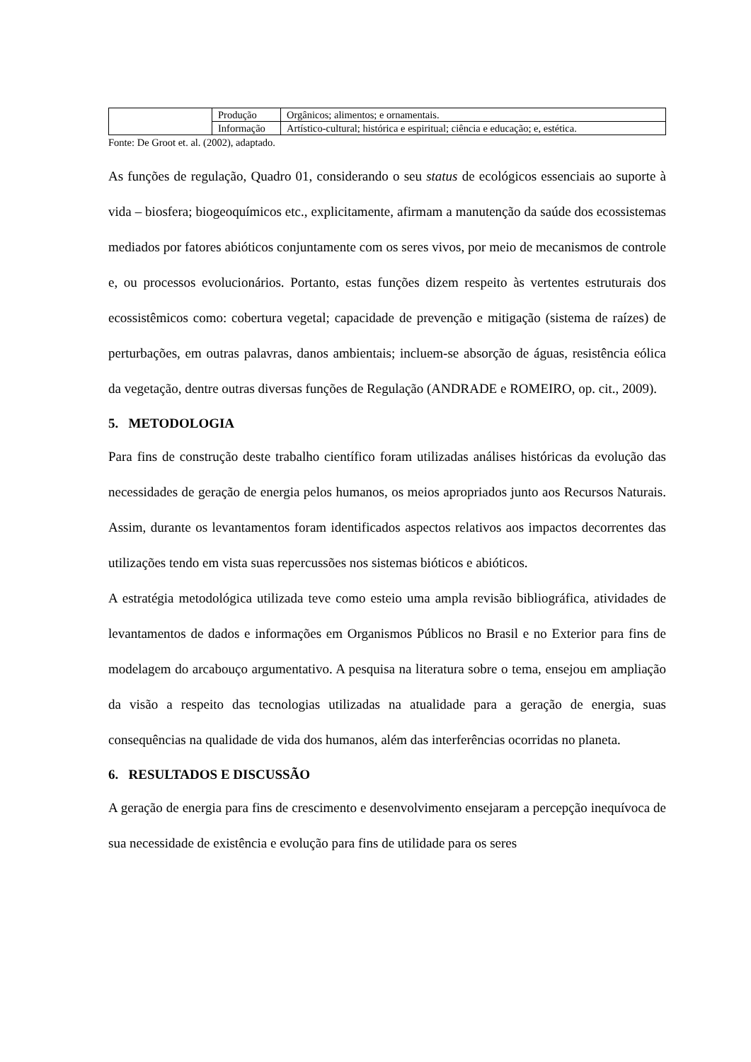| | Produção | Orgânicos; alimentos; e ornamentais. |
| | Informação | Artístico-cultural; histórica e espiritual; ciência e educação; e, estética. |
Fonte: De Groot et. al. (2002), adaptado.
As funções de regulação, Quadro 01, considerando o seu status de ecológicos essenciais ao suporte à vida – biosfera; biogeoquímicos etc., explicitamente, afirmam a manutenção da saúde dos ecossistemas mediados por fatores abióticos conjuntamente com os seres vivos, por meio de mecanismos de controle e, ou processos evolucionários. Portanto, estas funções dizem respeito às vertentes estruturais dos ecossistêmicos como: cobertura vegetal; capacidade de prevenção e mitigação (sistema de raízes) de perturbações, em outras palavras, danos ambientais; incluem-se absorção de águas, resistência eólica da vegetação, dentre outras diversas funções de Regulação (ANDRADE e ROMEIRO, op. cit., 2009).
5. METODOLOGIA
Para fins de construção deste trabalho científico foram utilizadas análises históricas da evolução das necessidades de geração de energia pelos humanos, os meios apropriados junto aos Recursos Naturais. Assim, durante os levantamentos foram identificados aspectos relativos aos impactos decorrentes das utilizações tendo em vista suas repercussões nos sistemas bióticos e abióticos.
A estratégia metodológica utilizada teve como esteio uma ampla revisão bibliográfica, atividades de levantamentos de dados e informações em Organismos Públicos no Brasil e no Exterior para fins de modelagem do arcabouço argumentativo. A pesquisa na literatura sobre o tema, ensejou em ampliação da visão a respeito das tecnologias utilizadas na atualidade para a geração de energia, suas consequências na qualidade de vida dos humanos, além das interferências ocorridas no planeta.
6. RESULTADOS E DISCUSSÃO
A geração de energia para fins de crescimento e desenvolvimento ensejaram a percepção inequívoca de sua necessidade de existência e evolução para fins de utilidade para os seres